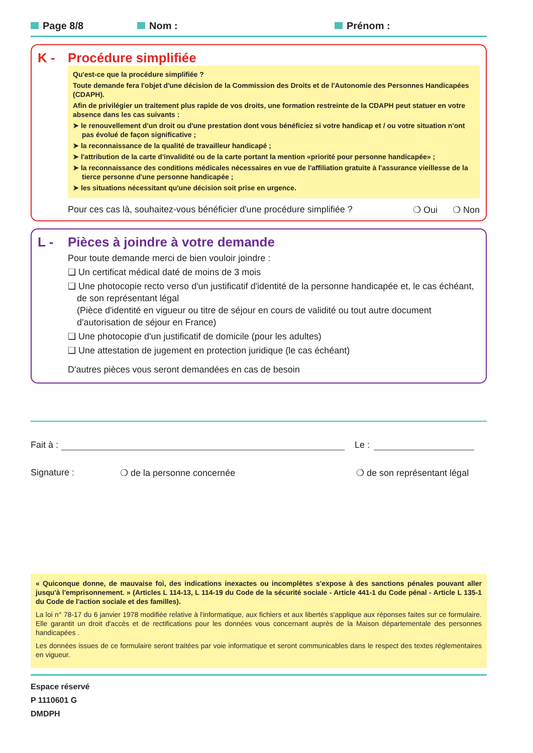Page 8/8 Nom : Prénom :
K - Procédure simplifiée
Qu'est-ce que la procédure simplifiée ?
Toute demande fera l'objet d'une décision de la Commission des Droits et de l'Autonomie des Personnes Handicapées (CDAPH).
Afin de privilégier un traitement plus rapide de vos droits, une formation restreinte de la CDAPH peut statuer en votre absence dans les cas suivants :
➤ le renouvellement d'un droit ou d'une prestation dont vous bénéficiez si votre handicap et / ou votre situation n'ont pas évolué de façon significative ;
➤ la reconnaissance de la qualité de travailleur handicapé ;
➤ l'attribution de la carte d'invalidité ou de la carte portant la mention «priorité pour personne handicapée» ;
➤ la reconnaissance des conditions médicales nécessaires en vue de l'affiliation gratuite à l'assurance vieillesse de la tierce personne d'une personne handicapée ;
➤ les situations nécessitant qu'une décision soit prise en urgence.
Pour ces cas là, souhaitez-vous bénéficier d'une procédure simplifiée ? ❍ Oui ❍ Non
L - Pièces à joindre à votre demande
Pour toute demande merci de bien vouloir joindre :
❑ Un certificat médical daté de moins de 3 mois
❑ Une photocopie recto verso d'un justificatif d'identité de la personne handicapée et, le cas échéant, de son représentant légal
(Pièce d'identité en vigueur ou titre de séjour en cours de validité ou tout autre document d'autorisation de séjour en France)
❑ Une photocopie d'un justificatif de domicile (pour les adultes)
❑ Une attestation de jugement en protection juridique (le cas échéant)
D'autres pièces vous seront demandées en cas de besoin
Fait à : Le :
Signature : ❍ de la personne concernée ❍ de son représentant légal
« Quiconque donne, de mauvaise foi, des indications inexactes ou incomplètes s'expose à des sanctions pénales pouvant aller jusqu'à l'emprisonnement. » (Articles L 114-13, L 114-19 du Code de la sécurité sociale - Article 441-1 du Code pénal - Article L 135-1 du Code de l'action sociale et des familles).
La loi n° 78-17 du 6 janvier 1978 modifiée relative à l'informatique, aux fichiers et aux libertés s'applique aux réponses faites sur ce formulaire. Elle garantit un droit d'accès et de rectifications pour les données vous concernant auprès de la Maison départementale des personnes handicapées .
Les données issues de ce formulaire seront traitées par voie informatique et seront communicables dans le respect des textes réglementaires en vigueur.
Espace réservé
P 1110601 G
DMDPH